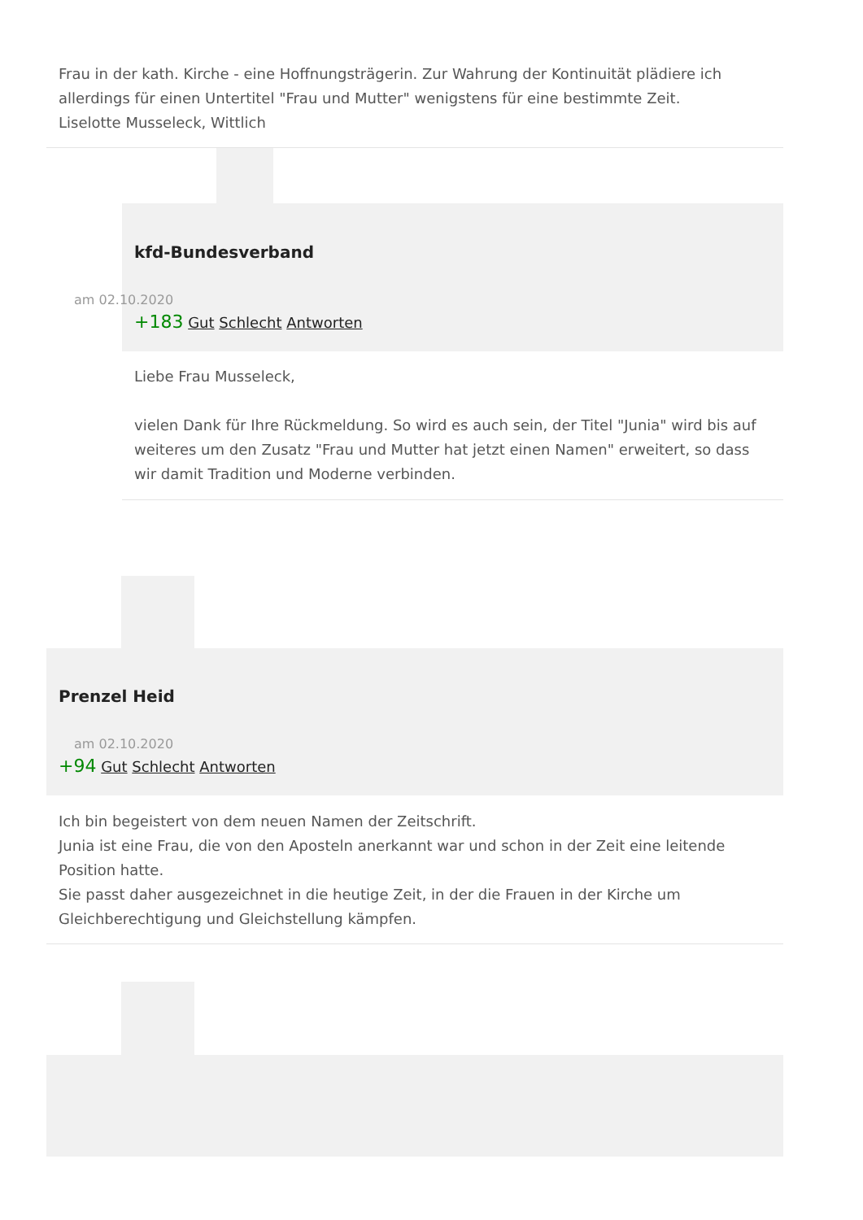Frau in der kath. Kirche - eine Hoffnungsträgerin. Zur Wahrung der Kontinuität plädiere ich allerdings für einen Untertitel "Frau und Mutter" wenigstens für eine bestimmte Zeit.
Liselotte Musseleck, Wittlich
kfd-Bundesverband
am 02.10.2020
+183 Gut Schlecht Antworten
Liebe Frau Musseleck,
vielen Dank für Ihre Rückmeldung. So wird es auch sein, der Titel "Junia" wird bis auf weiteres um den Zusatz "Frau und Mutter hat jetzt einen Namen" erweitert, so dass wir damit Tradition und Moderne verbinden.
Prenzel Heid
am 02.10.2020
+94 Gut Schlecht Antworten
Ich bin begeistert von dem neuen Namen der Zeitschrift.
Junia ist eine Frau, die von den Aposteln anerkannt war und schon in der Zeit eine leitende Position hatte.
Sie passt daher ausgezeichnet in die heutige Zeit, in der die Frauen in der Kirche um Gleichberechtigung und Gleichstellung kämpfen.